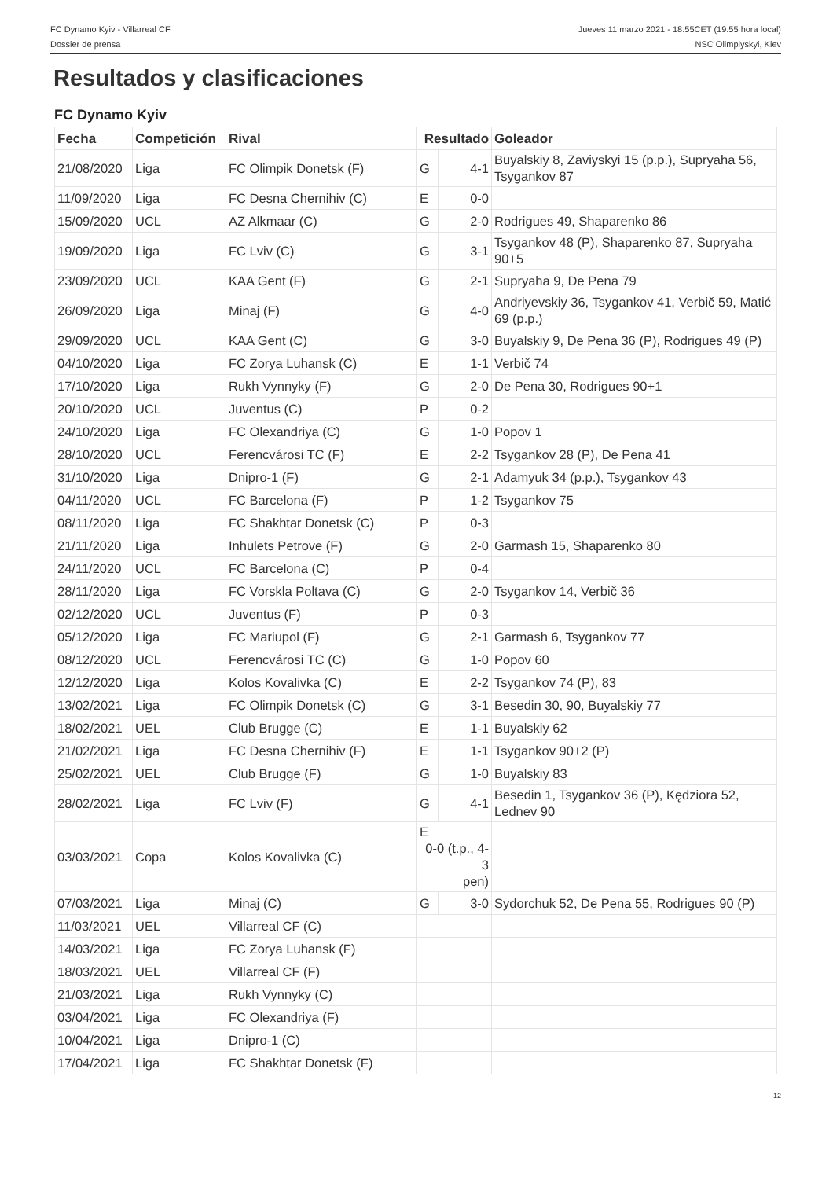FC Dynamo Kyiv - Villarreal CF
Dossier de prensa
Jueves 11 marzo 2021 - 18.55CET (19.55 hora local)
NSC Olimpiyskyi, Kiev
Resultados y clasificaciones
FC Dynamo Kyiv
| Fecha | Competición | Rival | Resultado | | Goleador |
| --- | --- | --- | --- | --- | --- |
| 21/08/2020 | Liga | FC Olimpik Donetsk (F) | G | 4-1 | Buyalskiy 8, Zaviyskyi 15 (p.p.), Supryaha 56, Tsygankov 87 |
| 11/09/2020 | Liga | FC Desna Chernihiv (C) | E | 0-0 | |
| 15/09/2020 | UCL | AZ Alkmaar (C) | G | 2-0 | Rodrigues 49, Shaparenko 86 |
| 19/09/2020 | Liga | FC Lviv (C) | G | 3-1 | Tsygankov 48 (P), Shaparenko 87, Supryaha 90+5 |
| 23/09/2020 | UCL | KAA Gent (F) | G | 2-1 | Supryaha 9, De Pena 79 |
| 26/09/2020 | Liga | Minaj (F) | G | 4-0 | Andriyevskiy 36, Tsygankov 41, Verbič 59, Matić 69 (p.p.) |
| 29/09/2020 | UCL | KAA Gent (C) | G | 3-0 | Buyalskiy 9, De Pena 36 (P), Rodrigues 49 (P) |
| 04/10/2020 | Liga | FC Zorya Luhansk (C) | E | 1-1 | Verbič 74 |
| 17/10/2020 | Liga | Rukh Vynnyky (F) | G | 2-0 | De Pena 30, Rodrigues 90+1 |
| 20/10/2020 | UCL | Juventus (C) | P | 0-2 | |
| 24/10/2020 | Liga | FC Olexandriya (C) | G | 1-0 | Popov 1 |
| 28/10/2020 | UCL | Ferencvárosi TC (F) | E | 2-2 | Tsygankov 28 (P), De Pena 41 |
| 31/10/2020 | Liga | Dnipro-1 (F) | G | 2-1 | Adamyuk 34 (p.p.), Tsygankov 43 |
| 04/11/2020 | UCL | FC Barcelona (F) | P | 1-2 | Tsygankov 75 |
| 08/11/2020 | Liga | FC Shakhtar Donetsk (C) | P | 0-3 | |
| 21/11/2020 | Liga | Inhulets Petrove (F) | G | 2-0 | Garmash 15, Shaparenko 80 |
| 24/11/2020 | UCL | FC Barcelona (C) | P | 0-4 | |
| 28/11/2020 | Liga | FC Vorskla Poltava (C) | G | 2-0 | Tsygankov 14, Verbič 36 |
| 02/12/2020 | UCL | Juventus (F) | P | 0-3 | |
| 05/12/2020 | Liga | FC Mariupol (F) | G | 2-1 | Garmash 6, Tsygankov 77 |
| 08/12/2020 | UCL | Ferencvárosi TC (C) | G | 1-0 | Popov 60 |
| 12/12/2020 | Liga | Kolos Kovalivka (C) | E | 2-2 | Tsygankov 74 (P), 83 |
| 13/02/2021 | Liga | FC Olimpik Donetsk (C) | G | 3-1 | Besedin 30, 90, Buyalskiy 77 |
| 18/02/2021 | UEL | Club Brugge (C) | E | 1-1 | Buyalskiy 62 |
| 21/02/2021 | Liga | FC Desna Chernihiv (F) | E | 1-1 | Tsygankov 90+2 (P) |
| 25/02/2021 | UEL | Club Brugge (F) | G | 1-0 | Buyalskiy 83 |
| 28/02/2021 | Liga | FC Lviv (F) | G | 4-1 | Besedin 1, Tsygankov 36 (P), Kędziora 52, Lednev 90 |
| 03/03/2021 | Copa | Kolos Kovalivka (C) | E 0-0 (t.p., 4-3 pen) | | |
| 07/03/2021 | Liga | Minaj (C) | G | 3-0 | Sydorchuk 52, De Pena 55, Rodrigues 90 (P) |
| 11/03/2021 | UEL | Villarreal CF (C) | | | |
| 14/03/2021 | Liga | FC Zorya Luhansk (F) | | | |
| 18/03/2021 | UEL | Villarreal CF (F) | | | |
| 21/03/2021 | Liga | Rukh Vynnyky (C) | | | |
| 03/04/2021 | Liga | FC Olexandriya (F) | | | |
| 10/04/2021 | Liga | Dnipro-1 (C) | | | |
| 17/04/2021 | Liga | FC Shakhtar Donetsk (F) | | | |
12